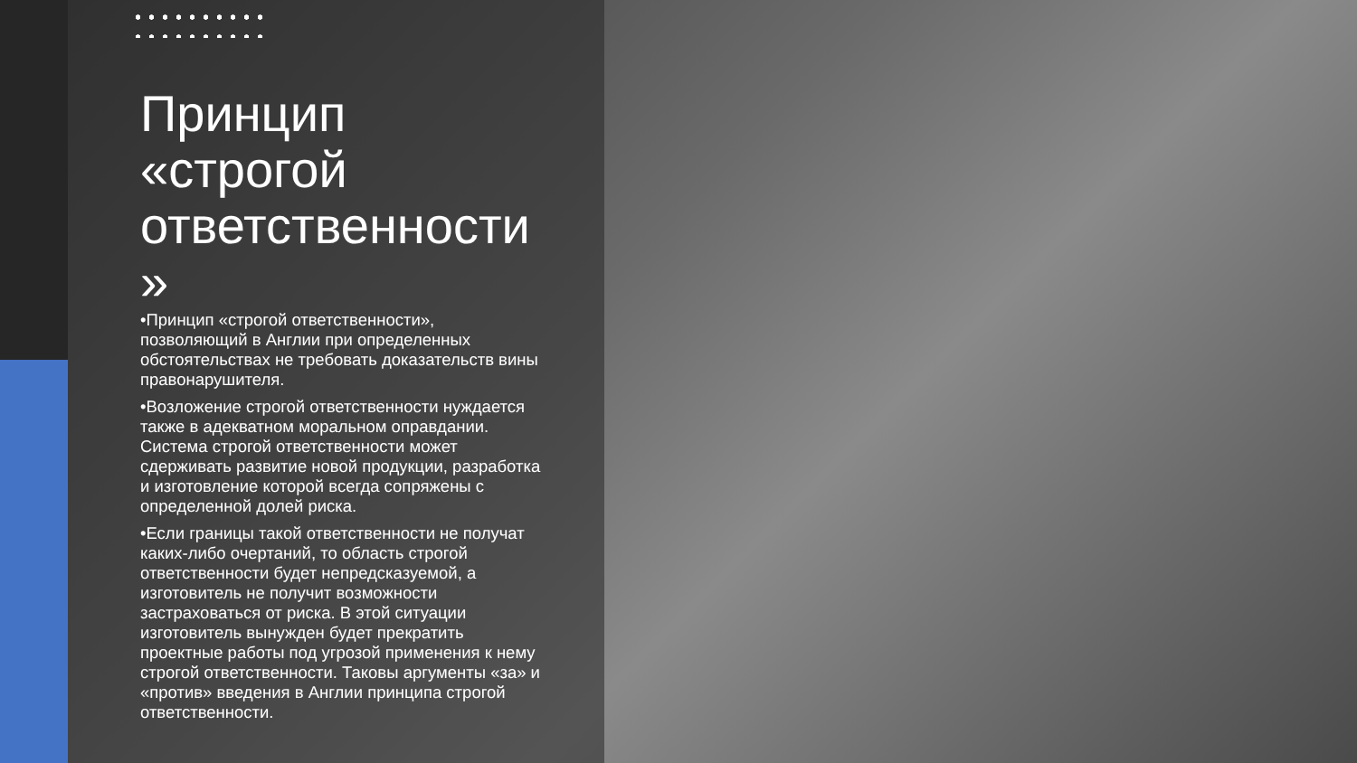Принцип «строгой ответственности »
•Принцип «строгой ответственности», позволяющий в Англии при определенных обстоятельствах не требовать доказательств вины правонарушителя.
•Возложение строгой ответственности нуждается также в адекватном моральном оправдании. Система строгой ответственности может сдерживать развитие новой продукции, разработка и изготовление которой всегда сопряжены с определенной долей риска.
•Если границы такой ответственности не получат каких-либо очертаний, то область строгой ответственности будет непредсказуемой, а изготовитель не получит возможности застраховаться от риска. В этой ситуации изготовитель вынужден будет прекратить проектные работы под угрозой применения к нему строгой ответственности. Таковы аргументы «за» и «против» введения в Англии принципа строгой ответственности.